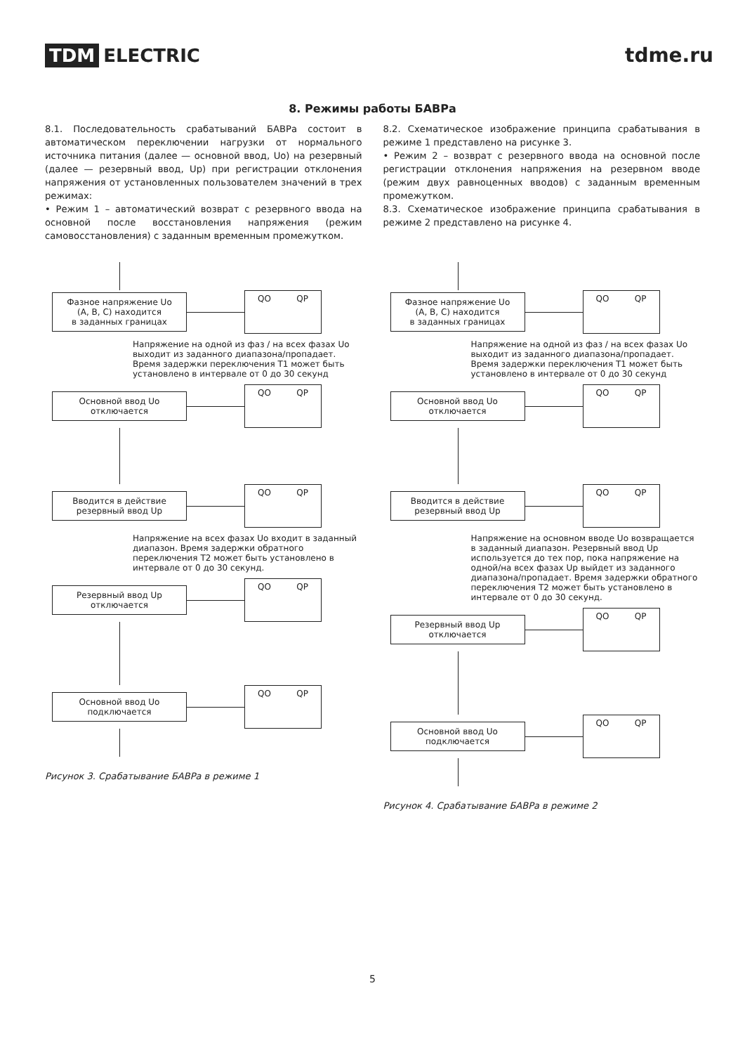TDM ELECTRIC tdme.ru
8. Режимы работы БАВРа
8.1. Последовательность срабатываний БАВРа состоит в автоматическом переключении нагрузки от нормального источника питания (далее — основной ввод, Uo) на резервный (далее — резервный ввод, Up) при регистрации отклонения напряжения от установленных пользователем значений в трех режимах:
• Режим 1 – автоматический возврат с резервного ввода на основной после восстановления напряжения (режим самовосстановления) с заданным временным промежутком.
8.2. Схематическое изображение принципа срабатывания в режиме 1 представлено на рисунке 3.
• Режим 2 – возврат с резервного ввода на основной после регистрации отклонения напряжения на резервном вводе (режим двух равноценных вводов) с заданным временным промежутком.
8.3. Схематическое изображение принципа срабатывания в режиме 2 представлено на рисунке 4.
Фазное напряжение Uo
(A, B, C) находится
в заданных границах
QO QP
Напряжение на одной из фаз / на всех фазах Uo выходит из заданного диапазона/пропадает. Время задержки переключения T1 может быть установлено в интервале от 0 до 30 секунд
Основной ввод Uo
отключается
QO QP
Вводится в действие
резервный ввод Up
QO QP
Напряжение на всех фазах Uo входит в заданный диапазон. Время задержки обратного переключения T2 может быть установлено в интервале от 0 до 30 секунд.
Резервный ввод Up
отключается
QO QP
Основной ввод Uo
подключается
QO QP
Рисунок 3. Срабатывание БАВРа в режиме 1
Фазное напряжение Uo
(A, B, C) находится
в заданных границах
QO QP
Напряжение на одной из фаз / на всех фазах Uo выходит из заданного диапазона/пропадает. Время задержки переключения T1 может быть установлено в интервале от 0 до 30 секунд
Основной ввод Uo
отключается
QO QP
Вводится в действие
резервный ввод Up
QO QP
Напряжение на основном вводе Uo возвращается в заданный диапазон. Резервный ввод Up используется до тех пор, пока напряжение на одной/на всех фазах Up выйдет из заданного диапазона/пропадает. Время задержки обратного переключения T2 может быть установлено в интервале от 0 до 30 секунд.
Резервный ввод Up
отключается
QO QP
Основной ввод Uo
подключается
QO QP
Рисунок 4. Срабатывание БАВРа в режиме 2
5